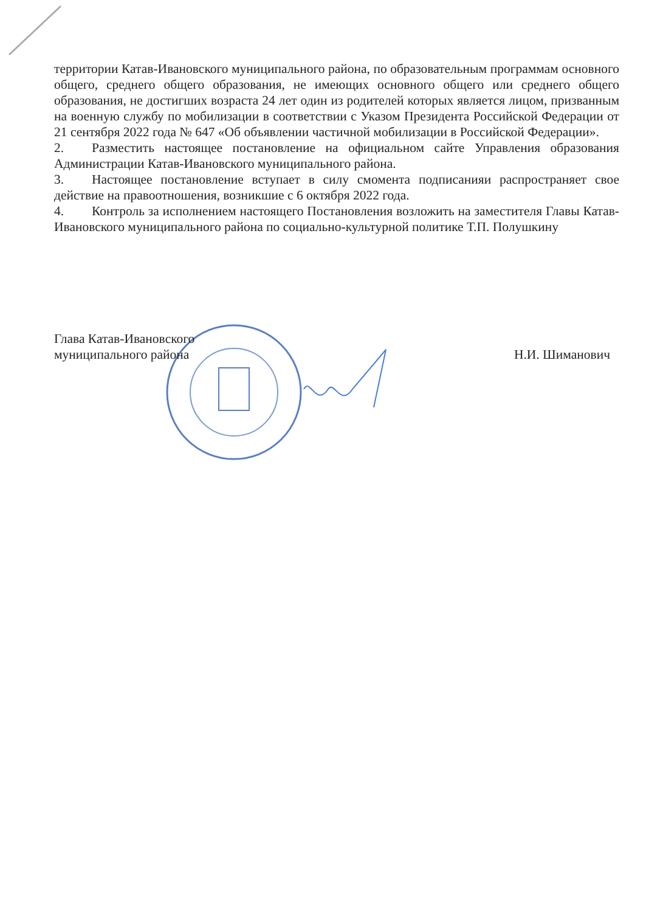территории Катав-Ивановского муниципального района, по образовательным программам основного общего, среднего общего образования, не имеющих основного общего или среднего общего образования, не достигших возраста 24 лет один из родителей которых является лицом, призванным на военную службу по мобилизации в соответствии с Указом Президента Российской Федерации от 21 сентября 2022 года № 647 «Об объявлении частичной мобилизации в Российской Федерации».
2. Разместить настоящее постановление на официальном сайте Управления образования Администрации Катав-Ивановского муниципального района.
3. Настоящее постановление вступает в силу смомента подписанияи распространяет свое действие на правоотношения, возникшие с 6 октября 2022 года.
4. Контроль за исполнением настоящего Постановления возложить на заместителя Главы Катав-Ивановского муниципального района по социально-культурной политике Т.П. Полушкину
Глава Катав-Ивановского
муниципального района
Н.И. Шиманович